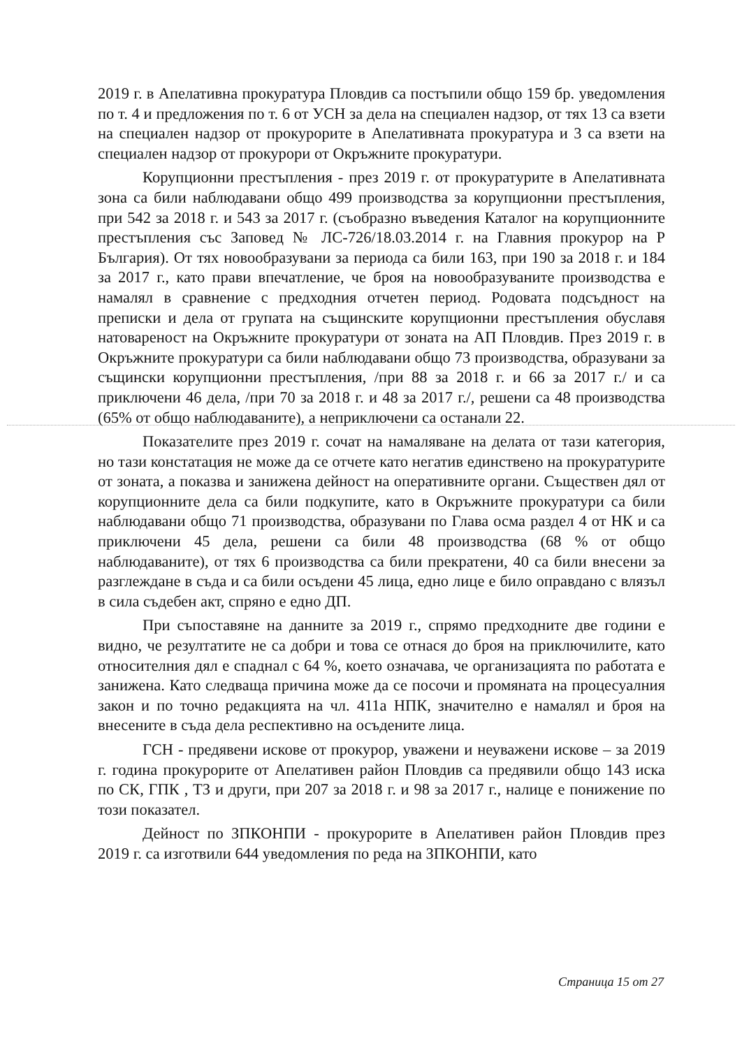2019 г. в Апелативна прокуратура Пловдив са постъпили общо 159 бр. уведомления по т. 4 и предложения по т. 6 от УСН за дела на специален надзор, от тях 13 са взети на специален надзор от прокурорите в Апелативната прокуратура и 3 са взети на специален надзор от прокурори от Окръжните прокуратури.
Корупционни престъпления - през 2019 г. от прокуратурите в Апелативната зона са били наблюдавани общо 499 производства за корупционни престъпления, при 542 за 2018 г. и 543 за 2017 г. (съобразно въведения Каталог на корупционните престъпления със Заповед № ЛС-726/18.03.2014 г. на Главния прокурор на Р България). От тях новообразувани за периода са били 163, при 190 за 2018 г. и 184 за 2017 г., като прави впечатление, че броя на новообразуваните производства е намалял в сравнение с предходния отчетен период. Родовата подсъдност на преписки и дела от групата на същинските корупционни престъпления обуславя натовареност на Окръжните прокуратури от зоната на АП Пловдив. През 2019 г. в Окръжните прокуратури са били наблюдавани общо 73 производства, образувани за същински корупционни престъпления, /при 88 за 2018 г. и 66 за 2017 г./ и са приключени 46 дела, /при 70 за 2018 г. и 48 за 2017 г./, решени са 48 производства (65% от общо наблюдаваните), а неприключени са останали 22.
Показателите през 2019 г. сочат на намаляване на делата от тази категория, но тази констатация не може да се отчете като негатив единствено на прокуратурите от зоната, а показва и занижена дейност на оперативните органи. Съществен дял от корупционните дела са били подкупите, като в Окръжните прокуратури са били наблюдавани общо 71 производства, образувани по Глава осма раздел 4 от НК и са приключени 45 дела, решени са били 48 производства (68 % от общо наблюдаваните), от тях 6 производства са били прекратени, 40 са били внесени за разглеждане в съда и са били осъдени 45 лица, едно лице е било оправдано с влязъл в сила съдебен акт, спряно е едно ДП.
При съпоставяне на данните за 2019 г., спрямо предходните две години е видно, че резултатите не са добри и това се отнася до броя на приключилите, като относителния дял е спаднал с 64 %, което означава, че организацията по работата е занижена. Като следваща причина може да се посочи и промяната на процесуалния закон и по точно редакцията на чл. 411а НПК, значително е намалял и броя на внесените в съда дела респективно на осъдените лица.
ГСН - предявени искове от прокурор, уважени и неуважени искове – за 2019 г. година прокурорите от Апелативен район Пловдив са предявили общо 143 иска по СК, ГПК , ТЗ и други, при 207 за 2018 г. и 98 за 2017 г., налице е понижение по този показател.
Дейност по ЗПКОНПИ - прокурорите в Апелативен район Пловдив през 2019 г. са изготвили 644 уведомления по реда на ЗПКОНПИ, като
Страница 15 от 27